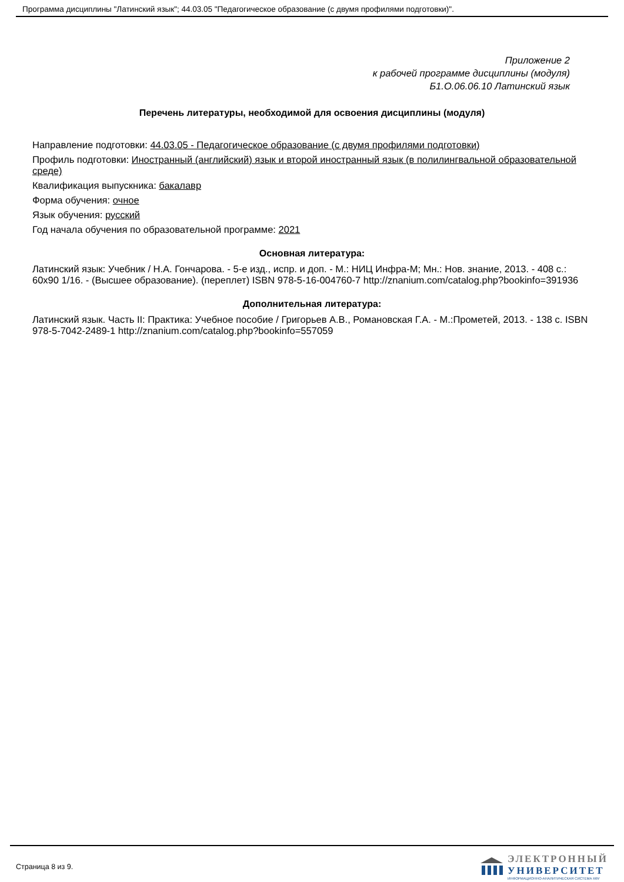Программа дисциплины "Латинский язык"; 44.03.05 "Педагогическое образование (с двумя профилями подготовки)".
Приложение 2
к рабочей программе дисциплины (модуля)
Б1.О.06.06.10 Латинский язык
Перечень литературы, необходимой для освоения дисциплины (модуля)
Направление подготовки: 44.03.05 - Педагогическое образование (с двумя профилями подготовки)
Профиль подготовки: Иностранный (английский) язык и второй иностранный язык (в полилингвальной образовательной среде)
Квалификация выпускника: бакалавр
Форма обучения: очное
Язык обучения: русский
Год начала обучения по образовательной программе: 2021
Основная литература:
Латинский язык: Учебник / Н.А. Гончарова. - 5-е изд., испр. и доп. - М.: НИЦ Инфра-М; Мн.: Нов. знание, 2013. - 408 с.: 60x90 1/16. - (Высшее образование). (переплет) ISBN 978-5-16-004760-7 http://znanium.com/catalog.php?bookinfo=391936
Дополнительная литература:
Латинский язык. Часть II: Практика: Учебное пособие / Григорьев А.В., Романовская Г.А. - М.:Прометей, 2013. - 138 с. ISBN 978-5-7042-2489-1 http://znanium.com/catalog.php?bookinfo=557059
Страница 8 из 9.
ЭЛЕКТРОННЫЙ
УНИВЕРСИТЕТ
ИНФОРМАЦИОННО-АНАЛИТИЧЕСКАЯ СИСТЕМА КФУ